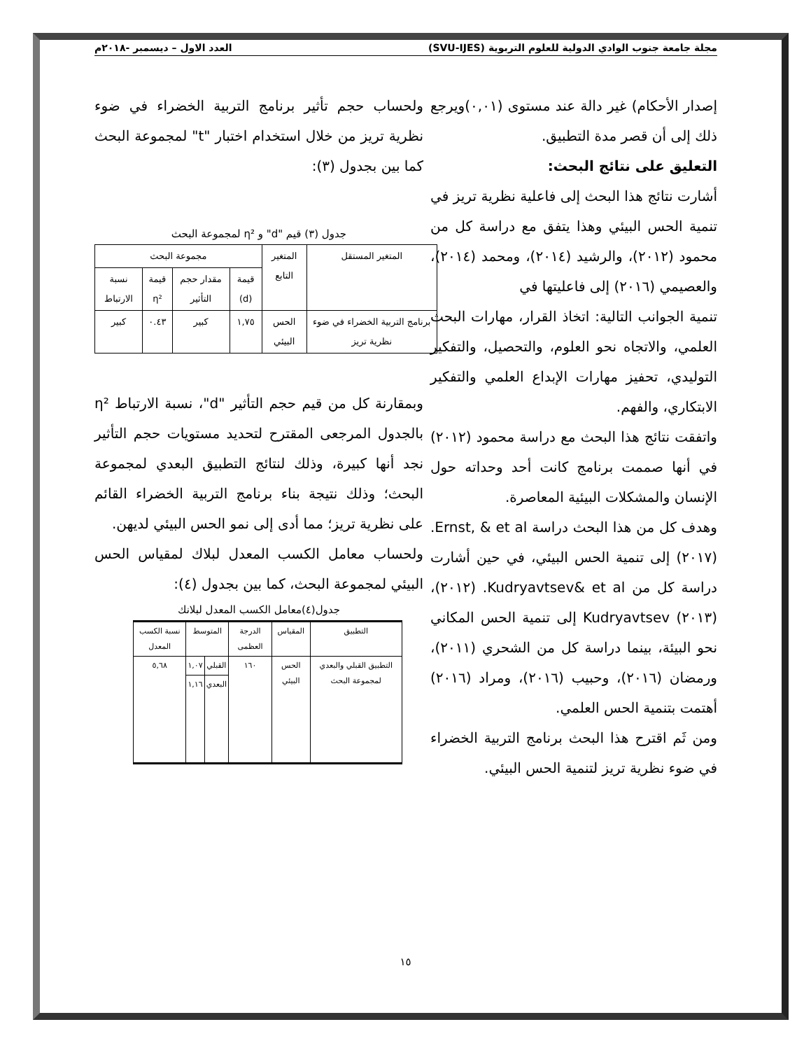مجلة جامعة جنوب الوادي الدولية للعلوم التربوية (SVU-IJES) العدد الاول – ديسمبر -٢٠١٨م
إصدار الأحكام) غير دالة عند مستوى (٠,٠١)ويرجع ذلك إلى أن قصر مدة التطبيق.
التعليق على نتائج البحث:
أشارت نتائج هذا البحث إلى فاعلية نظرية تريز في تنمية الحس البيئي وهذا يتفق مع دراسة كل من محمود (٢٠١٢)، والرشيد (٢٠١٤)، ومحمد (٢٠١٤)، والعصيمي (٢٠١٦) إلى فاعليتها في
تنمية الجوانب التالية: اتخاذ القرار، مهارات البحث العلمي، والاتجاه نحو العلوم، والتحصيل، والتفكير التوليدي، تحفيز مهارات الإبداع العلمي والتفكير الابتكاري، والفهم.
واتفقت نتائج هذا البحث مع دراسة محمود (٢٠١٢) في أنها صممت برنامج كانت أحد وحداته حول الإنسان والمشكلات البيئية المعاصرة.
وهدف كل من هذا البحث دراسة Ernst, & et al. (٢٠١٧) إلى تنمية الحس البيئي، في حين أشارت دراسة كل من Kudryavtsev& et al. (٢٠١٢)، (٢٠١٣) Kudryavtsev إلى تنمية الحس المكاني نحو البيئة، بينما دراسة كل من الشحري (٢٠١١)، ورمضان (٢٠١٦)، وحبيب (٢٠١٦)، ومراد (٢٠١٦) أهتمت بتنمية الحس العلمي.
ومن ثَم اقترح هذا البحث برنامج التربية الخضراء في ضوء نظرية تريز لتنمية الحس البيئي.
ولحساب حجم تأثير برنامج التربية الخضراء في ضوء نظرية تريز من خلال استخدام اختبار "t" لمجموعة البحث كما بين بجدول (٣):
جدول (٣) قيم "d" و η² لمجموعة البحث
| المتغير المستقل | المتغير التابع | مجموعة البحث | | | |
| --- | --- | --- | --- | --- | --- |
| | | قيمة (d) | مقدار حجم التأثير | قيمة η² | نسبة الارتباط |
| برنامج التربية الخضراء في ضوء نظرية تريز | الحس البيئي | ١,٧٥ | كبير | ٠.٤٣ | كبير |
وبمقارنة كل من قيم حجم التأثير "d"، نسبة الارتباط η² بالجدول المرجعى المقترح لتحديد مستويات حجم التأثير نجد أنها كبيرة، وذلك لنتائج التطبيق البعدي لمجموعة البحث؛ وذلك نتيجة بناء برنامج التربية الخضراء القائم على نظرية تريز؛ مما أدى إلى نمو الحس البيئي لديهن.
ولحساب معامل الكسب المعدل لبلاك لمقياس الحس البيئي لمجموعة البحث، كما بين بجدول (٤):
جدول(٤)معامل الكسب المعدل لبلانك
| التطبيق | المقياس | الدرجة العظمى | المتوسط | | نسبة الكسب المعدل |
| --- | --- | --- | --- | --- | --- |
| التطبيق القبلي والبعدي لمجموعة البحث | الحس البيئي | ١٦٠ | القبلي | ١,٠٧ | ٥,٦٨ |
| | | | البعدي | ١,١٦ | |
١٥